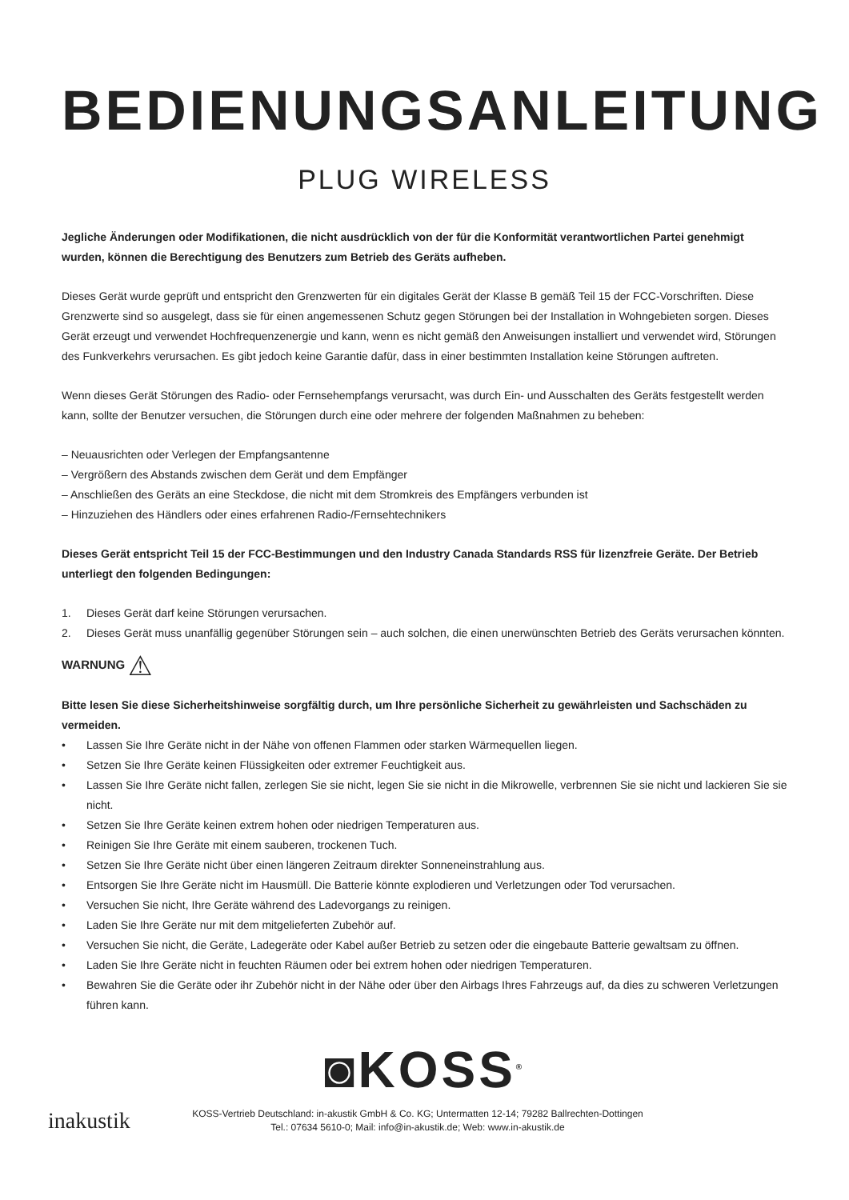BEDIENUNGSANLEITUNG
PLUG WIRELESS
Jegliche Änderungen oder Modifikationen, die nicht ausdrücklich von der für die Konformität verantwortlichen Partei genehmigt wurden, können die Berechtigung des Benutzers zum Betrieb des Geräts aufheben.
Dieses Gerät wurde geprüft und entspricht den Grenzwerten für ein digitales Gerät der Klasse B gemäß Teil 15 der FCC-Vorschriften. Diese Grenzwerte sind so ausgelegt, dass sie für einen angemessenen Schutz gegen Störungen bei der Installation in Wohngebieten sorgen. Dieses Gerät erzeugt und verwendet Hochfrequenzenergie und kann, wenn es nicht gemäß den Anweisungen installiert und verwendet wird, Störungen des Funkverkehrs verursachen. Es gibt jedoch keine Garantie dafür, dass in einer bestimmten Installation keine Störungen auftreten.
Wenn dieses Gerät Störungen des Radio- oder Fernsehempfangs verursacht, was durch Ein- und Ausschalten des Geräts festgestellt werden kann, sollte der Benutzer versuchen, die Störungen durch eine oder mehrere der folgenden Maßnahmen zu beheben:
– Neuausrichten oder Verlegen der Empfangsantenne
– Vergrößern des Abstands zwischen dem Gerät und dem Empfänger
– Anschließen des Geräts an eine Steckdose, die nicht mit dem Stromkreis des Empfängers verbunden ist
– Hinzuziehen des Händlers oder eines erfahrenen Radio-/Fernsehtechnikers
Dieses Gerät entspricht Teil 15 der FCC-Bestimmungen und den Industry Canada Standards RSS für lizenzfreie Geräte. Der Betrieb unterliegt den folgenden Bedingungen:
1. Dieses Gerät darf keine Störungen verursachen.
2. Dieses Gerät muss unanfällig gegenüber Störungen sein – auch solchen, die einen unerwünschten Betrieb des Geräts verursachen könnten.
WARNUNG ⚠
Bitte lesen Sie diese Sicherheitshinweise sorgfältig durch, um Ihre persönliche Sicherheit zu gewährleisten und Sachschäden zu vermeiden.
• Lassen Sie Ihre Geräte nicht in der Nähe von offenen Flammen oder starken Wärmequellen liegen.
• Setzen Sie Ihre Geräte keinen Flüssigkeiten oder extremer Feuchtigkeit aus.
• Lassen Sie Ihre Geräte nicht fallen, zerlegen Sie sie nicht, legen Sie sie nicht in die Mikrowelle, verbrennen Sie sie nicht und lackieren Sie sie nicht.
• Setzen Sie Ihre Geräte keinen extrem hohen oder niedrigen Temperaturen aus.
• Reinigen Sie Ihre Geräte mit einem sauberen, trockenen Tuch.
• Setzen Sie Ihre Geräte nicht über einen längeren Zeitraum direkter Sonneneinstrahlung aus.
• Entsorgen Sie Ihre Geräte nicht im Hausmüll. Die Batterie könnte explodieren und Verletzungen oder Tod verursachen.
• Versuchen Sie nicht, Ihre Geräte während des Ladevorgangs zu reinigen.
• Laden Sie Ihre Geräte nur mit dem mitgelieferten Zubehör auf.
• Versuchen Sie nicht, die Geräte, Ladegeräte oder Kabel außer Betrieb zu setzen oder die eingebaute Batterie gewaltsam zu öffnen.
• Laden Sie Ihre Geräte nicht in feuchten Räumen oder bei extrem hohen oder niedrigen Temperaturen.
• Bewahren Sie die Geräte oder ihr Zubehör nicht in der Nähe oder über den Airbags Ihres Fahrzeugs auf, da dies zu schweren Verletzungen führen kann.
◙KOSS<sup>®</sup>
inakustik
KOSS-Vertrieb Deutschland: in-akustik GmbH & Co. KG; Untermatten 12-14; 79282 Ballrechten-Dottingen
Tel.: 07634 5610-0; Mail: info@in-akustik.de; Web: www.in-akustik.de